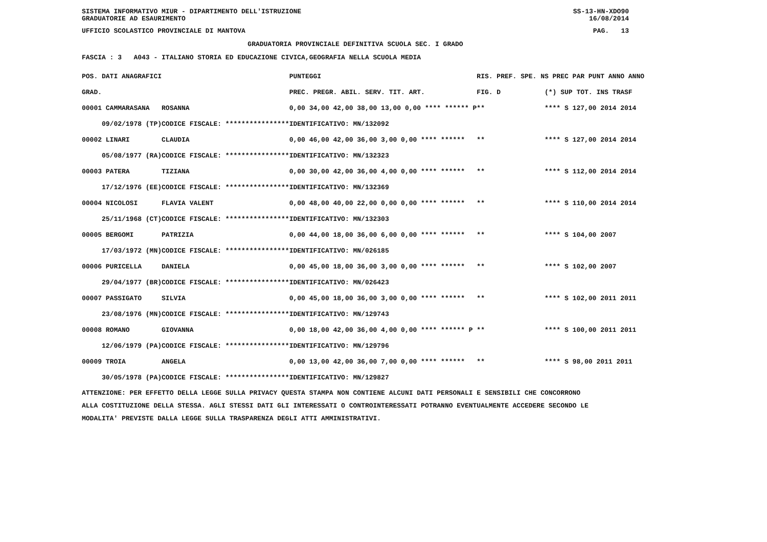SISTEMA INFORMATIVO MIUR - DIPARTIMENTO DELL'ISTRUZIONE SS-13-HN-XDO90
GRADUATORIE AD ESAURIMENTO 16/08/2014
UFFICIO SCOLASTICO PROVINCIALE DI MANTOVA PAG. 13
GRADUATORIA PROVINCIALE DEFINITIVA SCUOLA SEC. I GRADO
FASCIA : 3 A043 - ITALIANO STORIA ED EDUCAZIONE CIVICA,GEOGRAFIA NELLA SCUOLA MEDIA
| POS. DATI ANAGRAFICI | | PUNTEGGI | RIS. PREF. SPE. N | S PREC PAR PUNT ANNO ANNO |
| --- | --- | --- | --- | --- |
| GRAD. | | PREC. PREGR. ABIL. SERV. TIT. ART. | FIG. D | (*) SUP TOT. INS TRASF |
| 00001 CAMMARASANA | ROSANNA | 0,00 34,00 42,00 38,00 13,00 0,00 **** ****** P | ** | **** S 127,00 2014 2014 |
| 09/02/1978 (TP) | CODICE FISCALE: **************** | IDENTIFICATIVO: MN/132092 | | |
| 00002 LINARI | CLAUDIA | 0,00 46,00 42,00 36,00 3,00 0,00 **** ****** | ** | **** S 127,00 2014 2014 |
| 05/08/1977 (RA) | CODICE FISCALE: **************** | IDENTIFICATIVO: MN/132323 | | |
| 00003 PATERA | TIZIANA | 0,00 30,00 42,00 36,00 4,00 0,00 **** ****** | ** | **** S 112,00 2014 2014 |
| 17/12/1976 (EE) | CODICE FISCALE: **************** | IDENTIFICATIVO: MN/132369 | | |
| 00004 NICOLOSI | FLAVIA VALENT | 0,00 48,00 40,00 22,00 0,00 0,00 **** ****** | ** | **** S 110,00 2014 2014 |
| 25/11/1968 (CT) | CODICE FISCALE: **************** | IDENTIFICATIVO: MN/132303 | | |
| 00005 BERGOMI | PATRIZIA | 0,00 44,00 18,00 36,00 6,00 0,00 **** ****** | ** | **** S 104,00 2007 |
| 17/03/1972 (MN) | CODICE FISCALE: **************** | IDENTIFICATIVO: MN/026185 | | |
| 00006 PURICELLA | DANIELA | 0,00 45,00 18,00 36,00 3,00 0,00 **** ****** | ** | **** S 102,00 2007 |
| 29/04/1977 (BR) | CODICE FISCALE: **************** | IDENTIFICATIVO: MN/026423 | | |
| 00007 PASSIGATO | SILVIA | 0,00 45,00 18,00 36,00 3,00 0,00 **** ****** | ** | **** S 102,00 2011 2011 |
| 23/08/1976 (MN) | CODICE FISCALE: **************** | IDENTIFICATIVO: MN/129743 | | |
| 00008 ROMANO | GIOVANNA | 0,00 18,00 42,00 36,00 4,00 0,00 **** ****** P | ** | **** S 100,00 2011 2011 |
| 12/06/1979 (PA) | CODICE FISCALE: **************** | IDENTIFICATIVO: MN/129796 | | |
| 00009 TROIA | ANGELA | 0,00 13,00 42,00 36,00 7,00 0,00 **** ****** | ** | **** S 98,00 2011 2011 |
| 30/05/1978 (PA) | CODICE FISCALE: **************** | IDENTIFICATIVO: MN/129827 | | |
ATTENZIONE: PER EFFETTO DELLA LEGGE SULLA PRIVACY QUESTA STAMPA NON CONTIENE ALCUNI DATI PERSONALI E SENSIBILI CHE CONCORRONO
ALLA COSTITUZIONE DELLA STESSA. AGLI STESSI DATI GLI INTERESSATI O CONTROINTERESSATI POTRANNO EVENTUALMENTE ACCEDERE SECONDO LE
MODALITA' PREVISTE DALLA LEGGE SULLA TRASPARENZA DEGLI ATTI AMMINISTRATIVI.